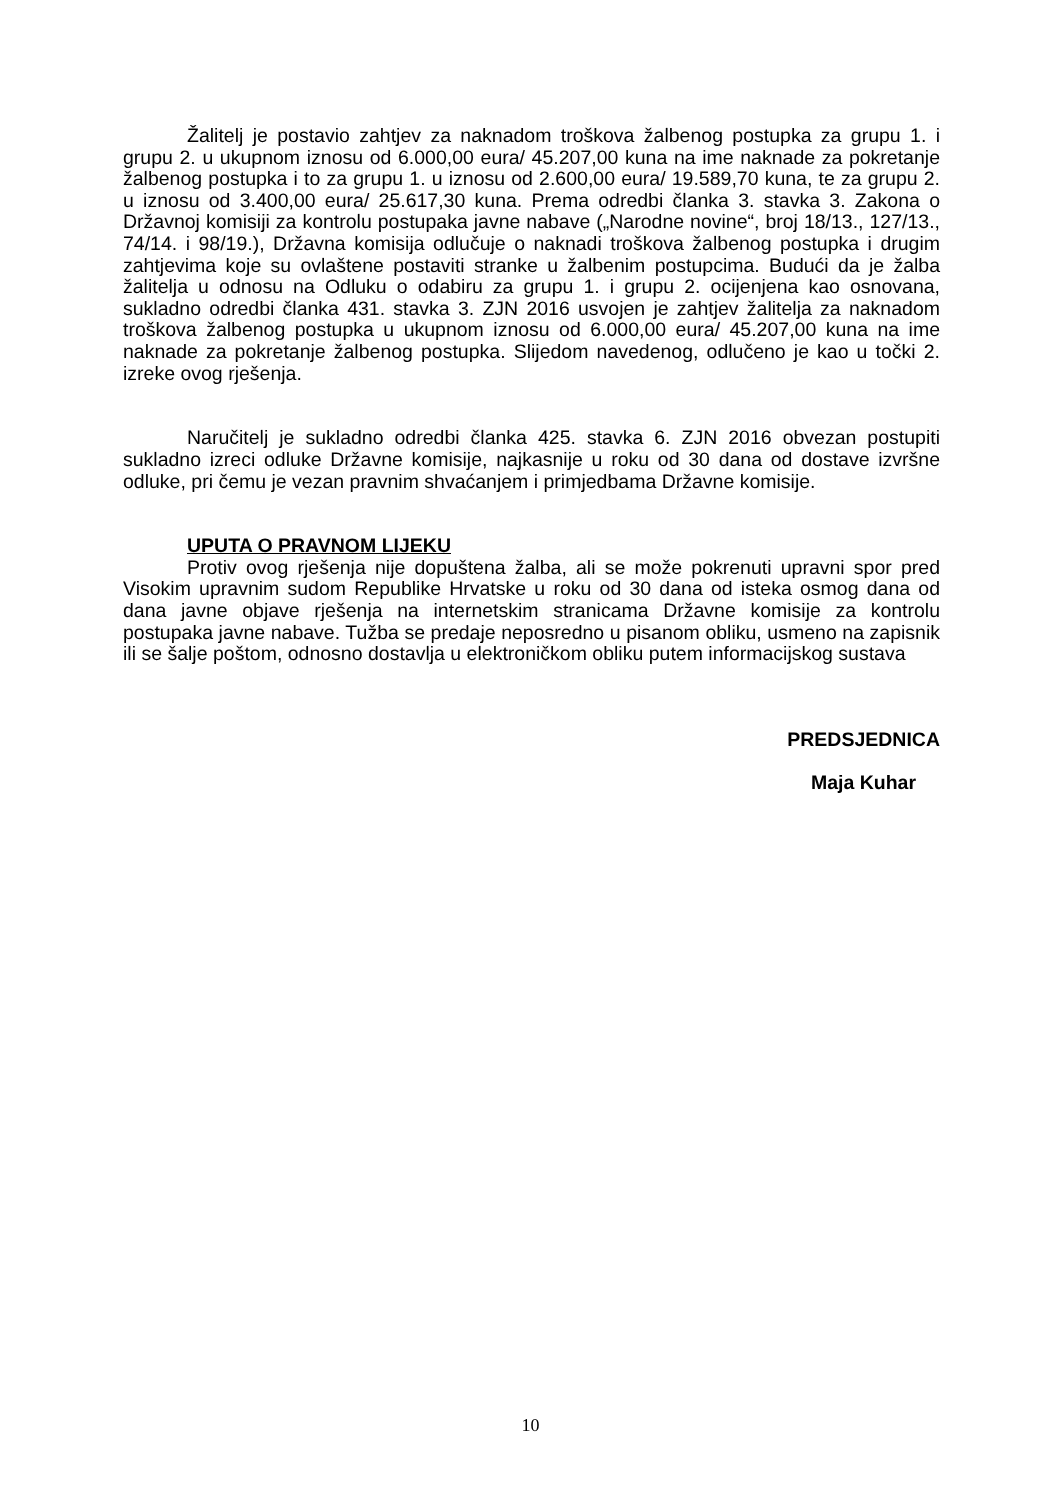Žalitelj je postavio zahtjev za naknadom troškova žalbenog postupka za grupu 1. i grupu 2. u ukupnom iznosu od 6.000,00 eura/ 45.207,00 kuna na ime naknade za pokretanje žalbenog postupka i to za grupu 1. u iznosu od 2.600,00 eura/ 19.589,70 kuna, te za grupu 2. u iznosu od 3.400,00 eura/ 25.617,30 kuna. Prema odredbi članka 3. stavka 3. Zakona o Državnoj komisiji za kontrolu postupaka javne nabave („Narodne novine“, broj 18/13., 127/13., 74/14. i 98/19.), Državna komisija odlučuje o naknadi troškova žalbenog postupka i drugim zahtjevima koje su ovlaštene postaviti stranke u žalbenim postupcima. Budući da je žalba žalitelja u odnosu na Odluku o odabiru za grupu 1. i grupu 2. ocijenjena kao osnovana, sukladno odredbi članka 431. stavka 3. ZJN 2016 usvojen je zahtjev žalitelja za naknadom troškova žalbenog postupka u ukupnom iznosu od 6.000,00 eura/ 45.207,00 kuna na ime naknade za pokretanje žalbenog postupka. Slijedom navedenog, odlučeno je kao u točki 2. izreke ovog rješenja.
Naručitelj je sukladno odredbi članka 425. stavka 6. ZJN 2016 obvezan postupiti sukladno izreci odluke Državne komisije, najkasnije u roku od 30 dana od dostave izvršne odluke, pri čemu je vezan pravnim shvaćanjem i primjedbama Državne komisije.
UPUTA O PRAVNOM LIJEKU
Protiv ovog rješenja nije dopuštena žalba, ali se može pokrenuti upravni spor pred Visokim upravnim sudom Republike Hrvatske u roku od 30 dana od isteka osmog dana od dana javne objave rješenja na internetskim stranicama Državne komisije za kontrolu postupaka javne nabave. Tužba se predaje neposredno u pisanom obliku, usmeno na zapisnik ili se šalje poštom, odnosno dostavlja u elektroničkom obliku putem informacijskog sustava
PREDSJEDNICA
Maja Kuhar
10